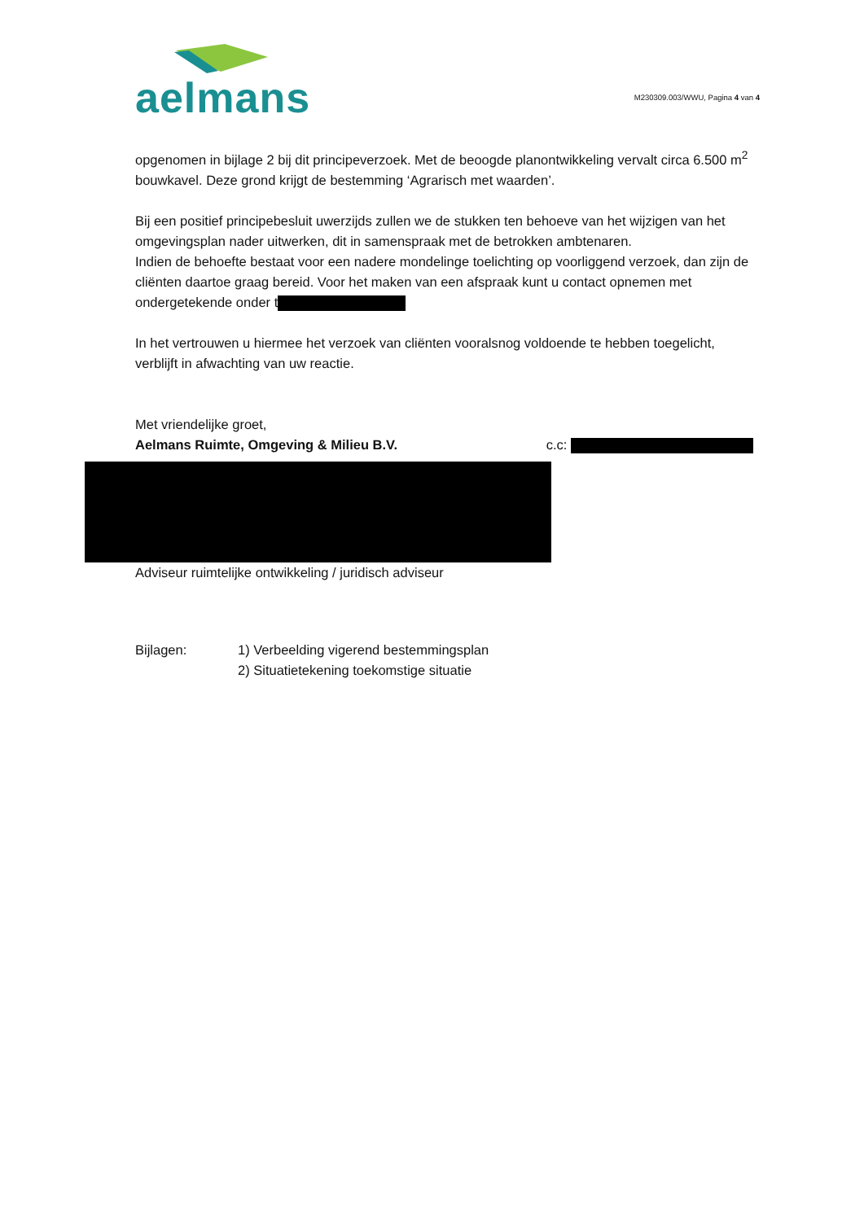aelmans
M230309.003/WWU, Pagina 4 van 4
opgenomen in bijlage 2 bij dit principeverzoek. Met de beoogde planontwikkeling vervalt circa 6.500 m<sup>2</sup> bouwkavel. Deze grond krijgt de bestemming ‘Agrarisch met waarden’.
Bij een positief principebesluit uwerzijds zullen we de stukken ten behoeve van het wijzigen van het omgevingsplan nader uitwerken, dit in samenspraak met de betrokken ambtenaren.
Indien de behoefte bestaat voor een nadere mondelinge toelichting op voorliggend verzoek, dan zijn de cliënten daartoe graag bereid. Voor het maken van een afspraak kunt u contact opnemen met ondergetekende onder t
In het vertrouwen u hiermee het verzoek van cliënten vooralsnog voldoende te hebben toegelicht, verblijft in afwachting van uw reactie.
Met vriendelijke groet,
Aelmans Ruimte, Omgeving & Milieu B.V. c.c:
Adviseur ruimtelijke ontwikkeling / juridisch adviseur
Bijlagen: 1) Verbeelding vigerend bestemmingsplan
2) Situatietekening toekomstige situatie